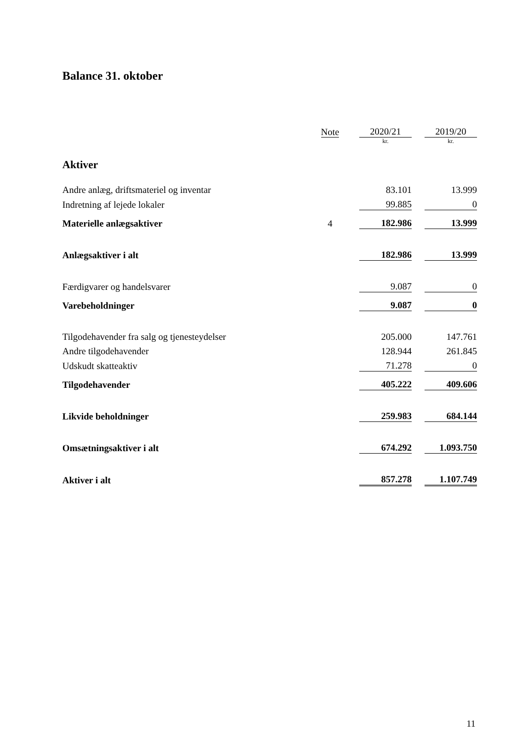Balance 31. oktober
| | Note | | 2020/21 | | 2019/20 |
| | | | kr. | | kr. |
| Aktiver | | | | | |
| Andre anlæg, driftsmateriel og inventar | | | 83.101 | | 13.999 |
| Indretning af lejede lokaler | | | 99.885 | | 0 |
| Materielle anlægsaktiver | 4 | | 182.986 | | 13.999 |
| Anlægsaktiver i alt | | | 182.986 | | 13.999 |
| Færdigvarer og handelsvarer | | | 9.087 | | 0 |
| Varebeholdninger | | | 9.087 | | 0 |
| Tilgodehavender fra salg og tjenesteydelser | | | 205.000 | | 147.761 |
| Andre tilgodehavender | | | 128.944 | | 261.845 |
| Udskudt skatteaktiv | | | 71.278 | | 0 |
| Tilgodehavender | | | 405.222 | | 409.606 |
| Likvide beholdninger | | | 259.983 | | 684.144 |
| Omsætningsaktiver i alt | | | 674.292 | | 1.093.750 |
| Aktiver i alt | | | 857.278 | | 1.107.749 |
11